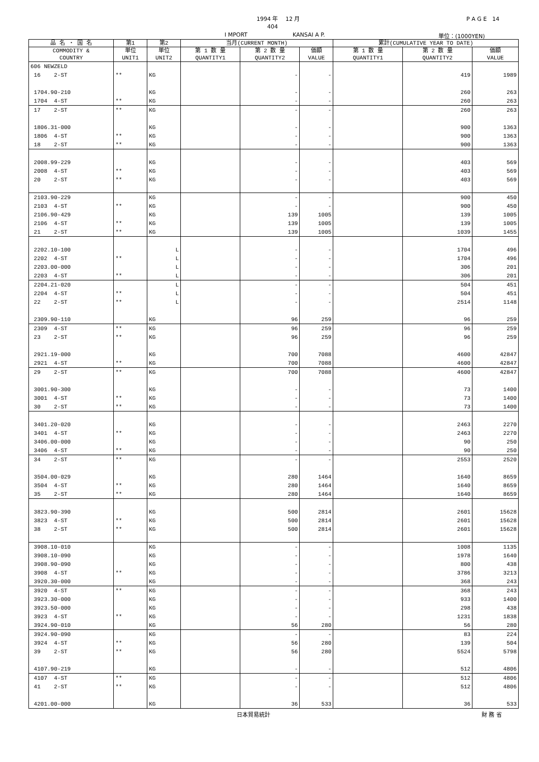1994 年　 12 月 P A G E　14
404
I MPORT KANSAI A P. 単位：(1000YEN)
| 品 名 ・ 国 名 | 第1 | 第2 | 当月(CURRENT MONTH) | | | 累計(CUMULATIVE YEAR TO DATE) | | |
| --- | --- | --- | --- | --- | --- | --- | --- | --- |
| COMMODITY & COUNTRY | 単位 UNIT1 | 単位 UNIT2 | 第 1 数 量 QUANTITY1 | 第 2 数 量 QUANTITY2 | 価額 VALUE | 第 1 数 量 QUANTITY1 | 第 2 数 量 QUANTITY2 | 価額 VALUE |
| 606 NEWZELD | | | | | | | | |
| 16 2-ST | ** | KG | | - | - | | 419 | 1989 |
| 1704.90-210 | | KG | | - | - | | 260 | 263 |
| 1704 4-ST | ** | KG | | - | - | | 260 | 263 |
| 17 2-ST | ** | KG | | - | - | | 260 | 263 |
| 1806.31-000 | | KG | | - | - | | 900 | 1363 |
| 1806 4-ST | ** | KG | | - | - | | 900 | 1363 |
| 18 2-ST | ** | KG | | - | - | | 900 | 1363 |
| 2008.99-229 | | KG | | - | - | | 403 | 569 |
| 2008 4-ST | ** | KG | | - | - | | 403 | 569 |
| 20 2-ST | ** | KG | | - | - | | 403 | 569 |
| 2103.90-229 | | KG | | - | - | | 900 | 450 |
| 2103 4-ST | ** | KG | | - | - | | 900 | 450 |
| 2106.90-429 | | KG | | 139 | 1005 | | 139 | 1005 |
| 2106 4-ST | ** | KG | | 139 | 1005 | | 139 | 1005 |
| 21 2-ST | ** | KG | | 139 | 1005 | | 1039 | 1455 |
| 2202.10-100 | | L | | - | - | | 1704 | 496 |
| 2202 4-ST | ** | L | | - | - | | 1704 | 496 |
| 2203.00-000 | | L | | - | - | | 306 | 201 |
| 2203 4-ST | ** | L | | - | - | | 306 | 201 |
| 2204.21-020 | | L | | - | - | | 504 | 451 |
| 2204 4-ST | ** | L | | - | - | | 504 | 451 |
| 22 2-ST | ** | L | | - | - | | 2514 | 1148 |
| 2309.90-110 | | KG | | 96 | 259 | | 96 | 259 |
| 2309 4-ST | ** | KG | | 96 | 259 | | 96 | 259 |
| 23 2-ST | ** | KG | | 96 | 259 | | 96 | 259 |
| 2921.19-000 | | KG | | 700 | 7088 | | 4600 | 42847 |
| 2921 4-ST | ** | KG | | 700 | 7088 | | 4600 | 42847 |
| 29 2-ST | ** | KG | | 700 | 7088 | | 4600 | 42847 |
| 3001.90-300 | | KG | | - | - | | 73 | 1400 |
| 3001 4-ST | ** | KG | | - | - | | 73 | 1400 |
| 30 2-ST | ** | KG | | - | - | | 73 | 1400 |
| 3401.20-020 | | KG | | - | - | | 2463 | 2270 |
| 3401 4-ST | ** | KG | | - | - | | 2463 | 2270 |
| 3406.00-000 | | KG | | - | - | | 90 | 250 |
| 3406 4-ST | ** | KG | | - | - | | 90 | 250 |
| 34 2-ST | ** | KG | | - | - | | 2553 | 2520 |
| 3504.00-029 | | KG | | 280 | 1464 | | 1640 | 8659 |
| 3504 4-ST | ** | KG | | 280 | 1464 | | 1640 | 8659 |
| 35 2-ST | ** | KG | | 280 | 1464 | | 1640 | 8659 |
| 3823.90-390 | | KG | | 500 | 2814 | | 2601 | 15628 |
| 3823 4-ST | ** | KG | | 500 | 2814 | | 2601 | 15628 |
| 38 2-ST | ** | KG | | 500 | 2814 | | 2601 | 15628 |
| 3908.10-010 | | KG | | - | - | | 1008 | 1135 |
| 3908.10-090 | | KG | | - | - | | 1978 | 1640 |
| 3908.90-090 | | KG | | - | - | | 800 | 438 |
| 3908 4-ST | ** | KG | | - | - | | 3786 | 3213 |
| 3920.30-000 | | KG | | - | - | | 368 | 243 |
| 3920 4-ST | ** | KG | | - | - | | 368 | 243 |
| 3923.30-000 | | KG | | - | - | | 933 | 1400 |
| 3923.50-000 | | KG | | - | - | | 298 | 438 |
| 3923 4-ST | ** | KG | | - | - | | 1231 | 1838 |
| 3924.90-010 | | KG | | 56 | 280 | | 56 | 280 |
| 3924.90-090 | | KG | | - | - | | 83 | 224 |
| 3924 4-ST | ** | KG | | 56 | 280 | | 139 | 504 |
| 39 2-ST | ** | KG | | 56 | 280 | | 5524 | 5798 |
| 4107.90-219 | | KG | | - | - | | 512 | 4806 |
| 4107 4-ST | ** | KG | | - | - | | 512 | 4806 |
| 41 2-ST | ** | KG | | - | - | | 512 | 4806 |
| 4201.00-000 | | KG | | 36 | 533 | | 36 | 533 |
日本貿易統計 財 務 省